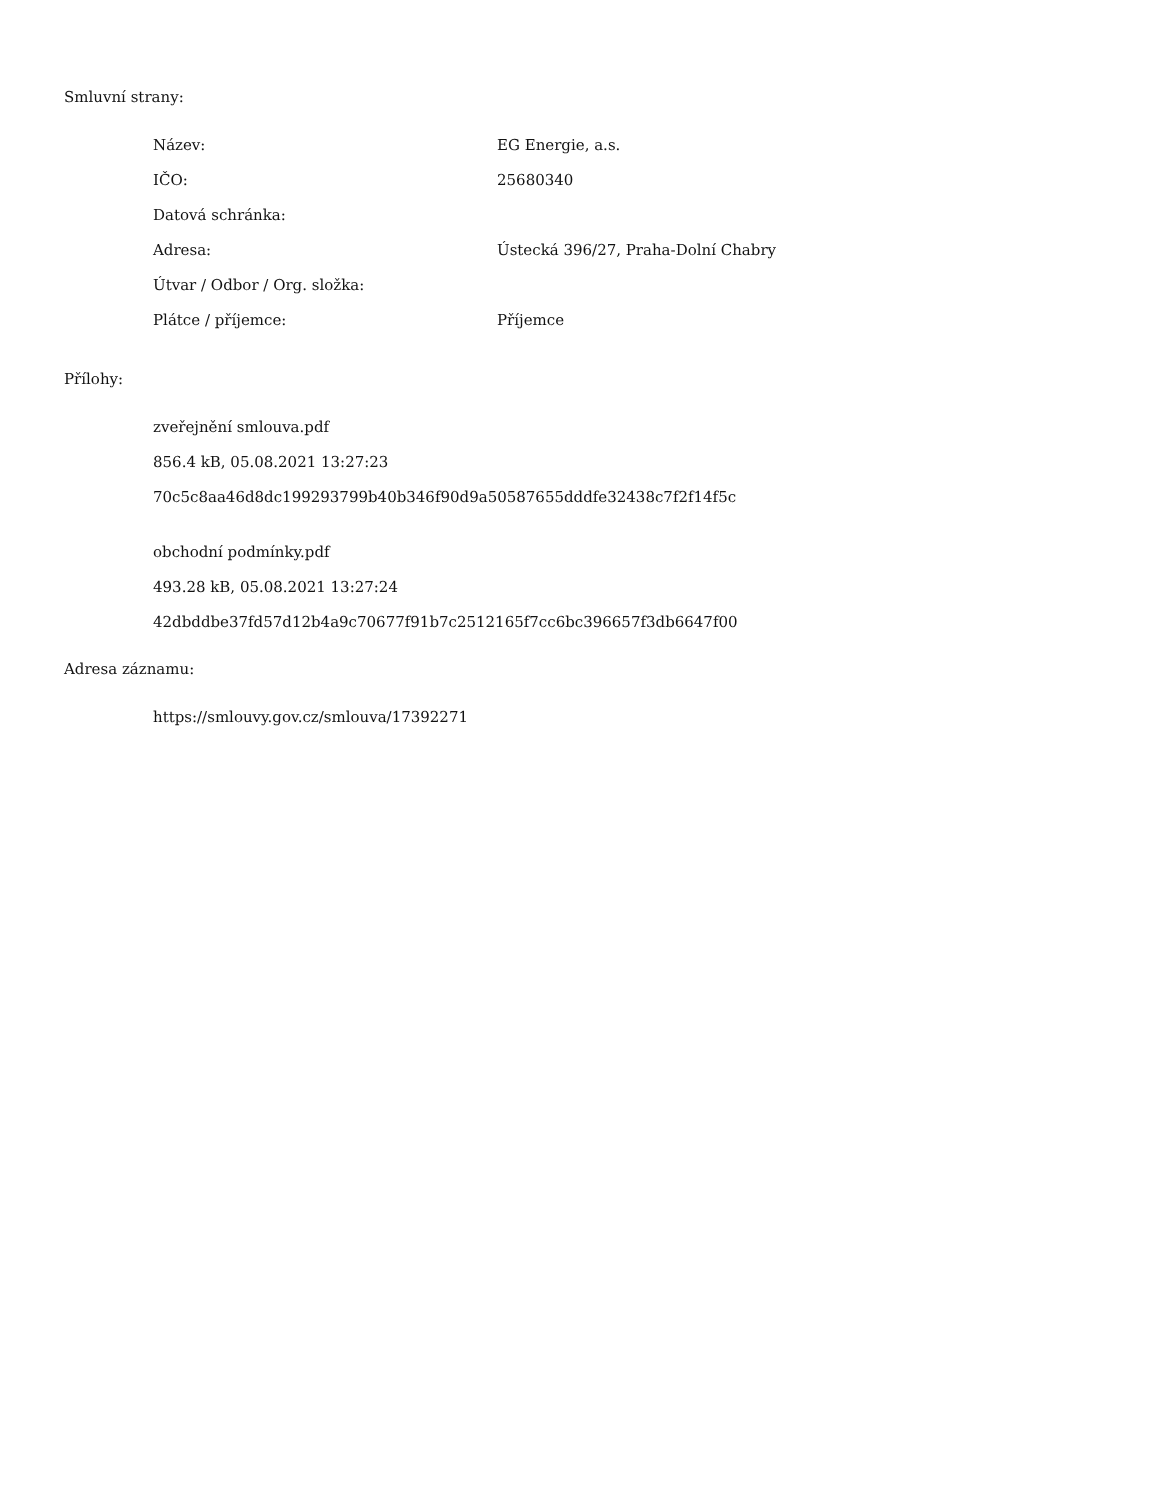Smluvní strany:
| Název: | EG Energie, a.s. |
| IČO: | 25680340 |
| Datová schránka: | |
| Adresa: | Ústecká 396/27, Praha-Dolní Chabry |
| Útvar / Odbor / Org. složka: | |
| Plátce / příjemce: | Příjemce |
Přílohy:
zveřejnění smlouva.pdf
856.4 kB, 05.08.2021 13:27:23
70c5c8aa46d8dc199293799b40b346f90d9a50587655dddfe32438c7f2f14f5c
obchodní podmínky.pdf
493.28 kB, 05.08.2021 13:27:24
42dbddbe37fd57d12b4a9c70677f91b7c2512165f7cc6bc396657f3db6647f00
Adresa záznamu:
https://smlouvy.gov.cz/smlouva/17392271